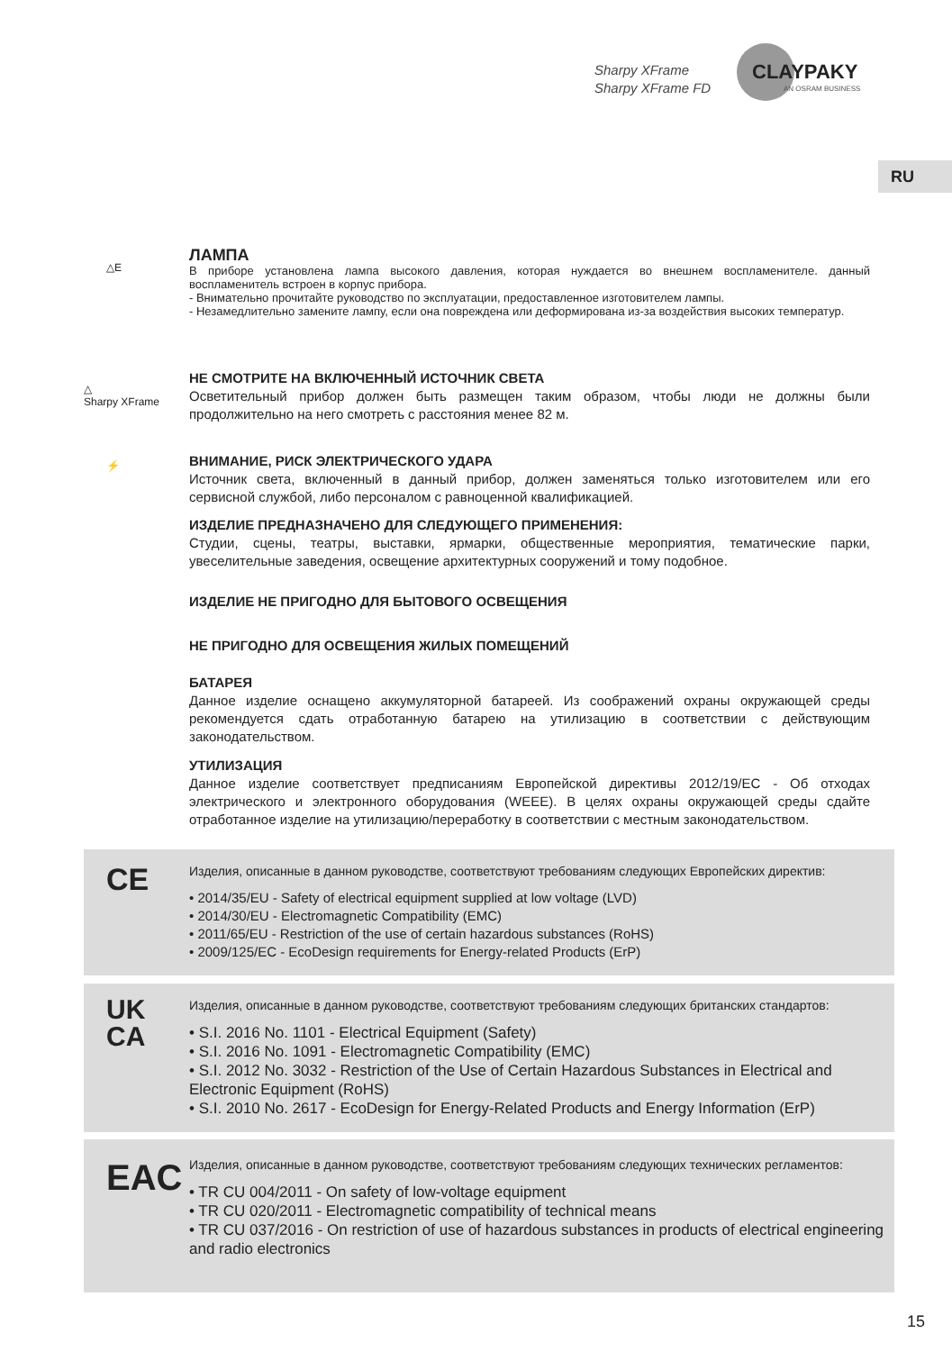Sharpy XFrame
Sharpy XFrame FD
CLAYPAKY
AN OSRAM BUSINESS
RU
△E
ЛАМПА
В приборе установлена лампа высокого давления, которая нуждается во внешнем воспламенителе. данный воспламенитель встроен в корпус прибора.
- Внимательно прочитайте руководство по эксплуатации, предоставленное изготовителем лампы.
- Незамедлительно замените лампу, если она повреждена или деформирована из-за воздействия высоких температур.
△
Sharpy XFrame
НЕ СМОТРИТЕ НА ВКЛЮЧЕННЫЙ ИСТОЧНИК СВЕТА
Осветительный прибор должен быть размещен таким образом, чтобы люди не должны были продолжительно на него смотреть с расстояния менее 82 м.
⚡
ВНИМАНИЕ, РИСК ЭЛЕКТРИЧЕСКОГО УДАРА
Источник света, включенный в данный прибор, должен заменяться только изготовителем или его сервисной службой, либо персоналом с равноценной квалификацией.
ИЗДЕЛИЕ ПРЕДНАЗНАЧЕНО ДЛЯ СЛЕДУЮЩЕГО ПРИМЕНЕНИЯ:
Студии, сцены, театры, выставки, ярмарки, общественные мероприятия, тематические парки, увеселительные заведения, освещение архитектурных сооружений и тому подобное.
ИЗДЕЛИЕ НЕ ПРИГОДНО ДЛЯ БЫТОВОГО ОСВЕЩЕНИЯ
НЕ ПРИГОДНО ДЛЯ ОСВЕЩЕНИЯ ЖИЛЫХ ПОМЕЩЕНИЙ
БАТАРЕЯ
Данное изделие оснащено аккумуляторной батареей. Из соображений охраны окружающей среды рекомендуется сдать отработанную батарею на утилизацию в соответствии с действующим законодательством.
УТИЛИЗАЦИЯ
Данное изделие соответствует предписаниям Европейской директивы 2012/19/ЕС - Об отходах электрического и электронного оборудования (WEEE). В целях охраны окружающей среды сдайте отработанное изделие на утилизацию/переработку в соответствии с местным законодательством.
CE
Изделия, описанные в данном руководстве, соответствуют требованиям следующих Европейских директив:
• 2014/35/EU - Safety of electrical equipment supplied at low voltage (LVD)
• 2014/30/EU - Electromagnetic Compatibility (EMC)
• 2011/65/EU - Restriction of the use of certain hazardous substances (RoHS)
• 2009/125/EC - EcoDesign requirements for Energy-related Products (ErP)
UK
CA
Изделия, описанные в данном руководстве, соответствуют требованиям следующих британских стандартов:
• S.I. 2016 No. 1101 - Electrical Equipment (Safety)
• S.I. 2016 No. 1091 - Electromagnetic Compatibility (EMC)
• S.I. 2012 No. 3032 - Restriction of the Use of Certain Hazardous Substances in Electrical and Electronic Equipment (RoHS)
• S.I. 2010 No. 2617 - EcoDesign for Energy-Related Products and Energy Information (ErP)
EAC
Изделия, описанные в данном руководстве, соответствуют требованиям следующих технических регламентов:
• TR CU 004/2011 - On safety of low-voltage equipment
• TR CU 020/2011 - Electromagnetic compatibility of technical means
• TR CU 037/2016 - On restriction of use of hazardous substances in products of electrical engineering and radio electronics
15